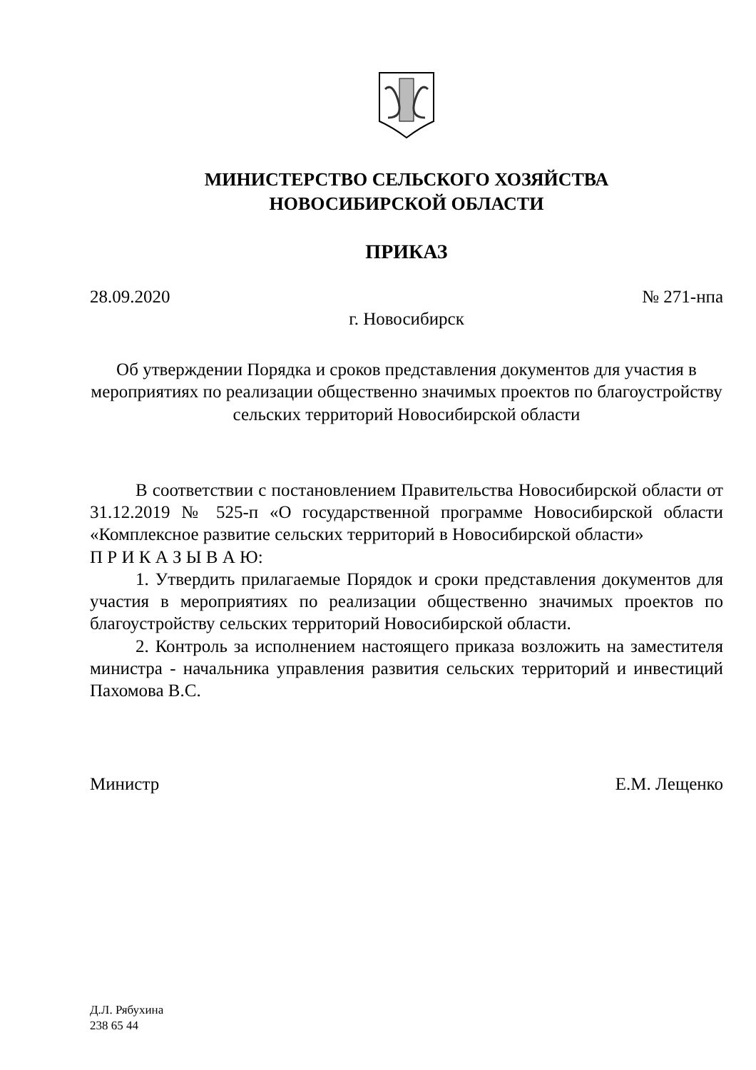МИНИСТЕРСТВО СЕЛЬСКОГО ХОЗЯЙСТВА
НОВОСИБИРСКОЙ ОБЛАСТИ
ПРИКАЗ
28.09.2020 № 271-нпа
г. Новосибирск
Об утверждении Порядка и сроков представления документов для участия в мероприятиях по реализации общественно значимых проектов по благоустройству сельских территорий Новосибирской области
В соответствии с постановлением Правительства Новосибирской области от 31.12.2019 № 525-п «О государственной программе Новосибирской области «Комплексное развитие сельских территорий в Новосибирской области»
П Р И К А З Ы В А Ю:
1. Утвердить прилагаемые Порядок и сроки представления документов для участия в мероприятиях по реализации общественно значимых проектов по благоустройству сельских территорий Новосибирской области.
2. Контроль за исполнением настоящего приказа возложить на заместителя министра - начальника управления развития сельских территорий и инвестиций Пахомова В.С.
Министр Е.М. Лещенко
Д.Л. Рябухина
238 65 44